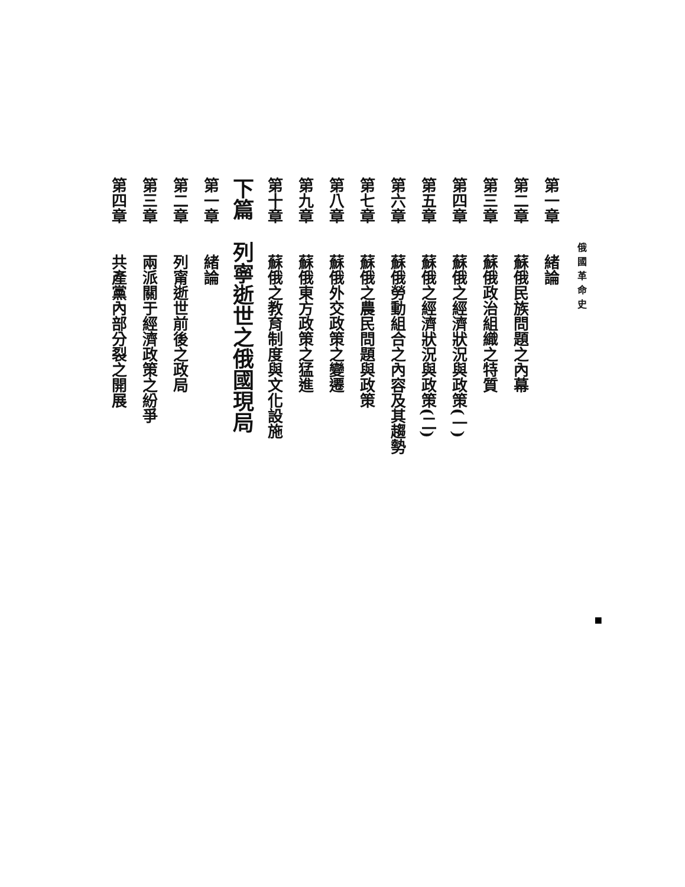俄國革命史
第一章　　緒論
第二章　　蘇俄民族問題之內幕
第三章　　蘇俄政治組織之特質
第四章　　蘇俄之經濟狀況與政策(一)
第五章　　蘇俄之經濟狀況與政策(二)
第六章　　蘇俄勞動組合之內容及其趨勢
第七章　　蘇俄之農民問題與政策
第八章　　蘇俄外交政策之變遷
第九章　　蘇俄東方政策之猛進
第十章　　蘇俄之教育制度與文化設施
下篇　列寧逝世之俄國現局
第一章　　緒論
第二章　　列甯逝世前後之政局
第三章　　兩派關于經濟政策之紛爭
第四章　　共產黨內部分裂之開展
■